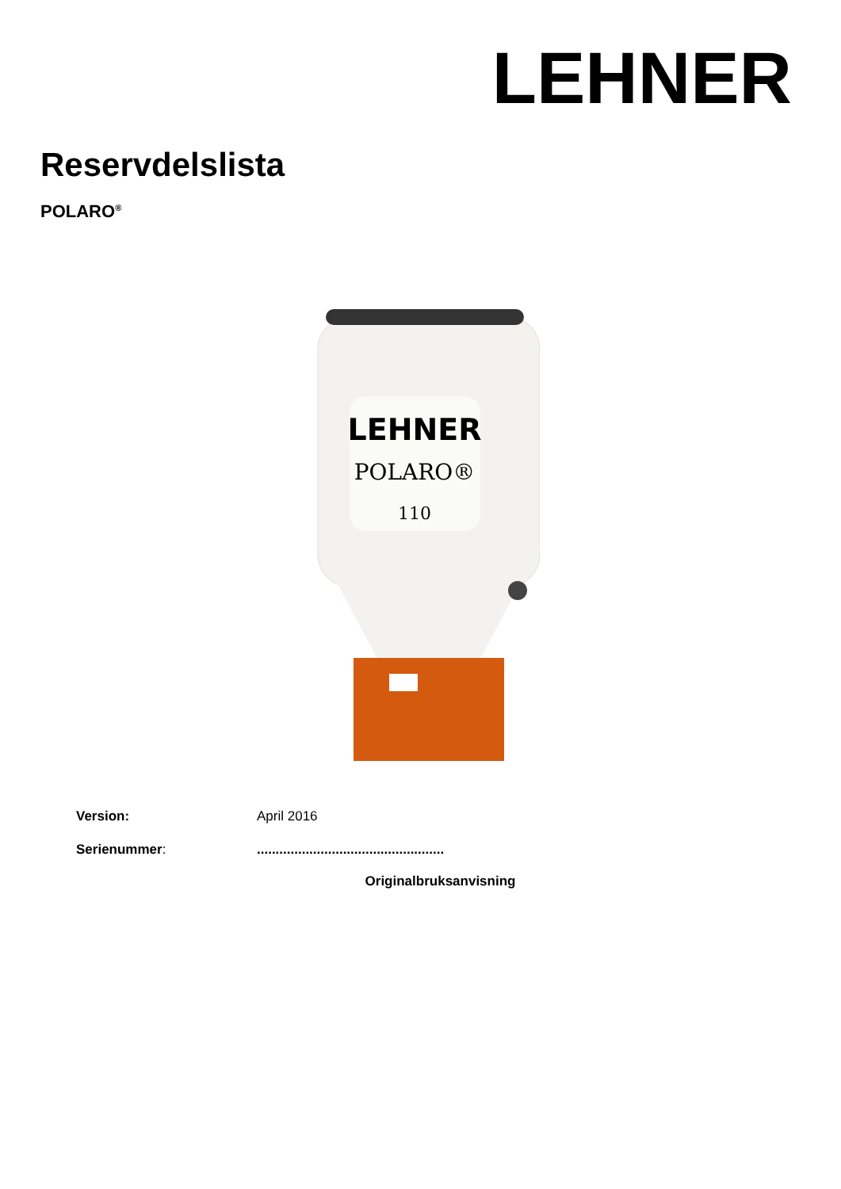LEHNER
Reservdelslista
POLARO<sup>®</sup>
LEHNER
POLARO®
110
Version: April 2016
Serienummer: ..................................................
Originalbruksanvisning